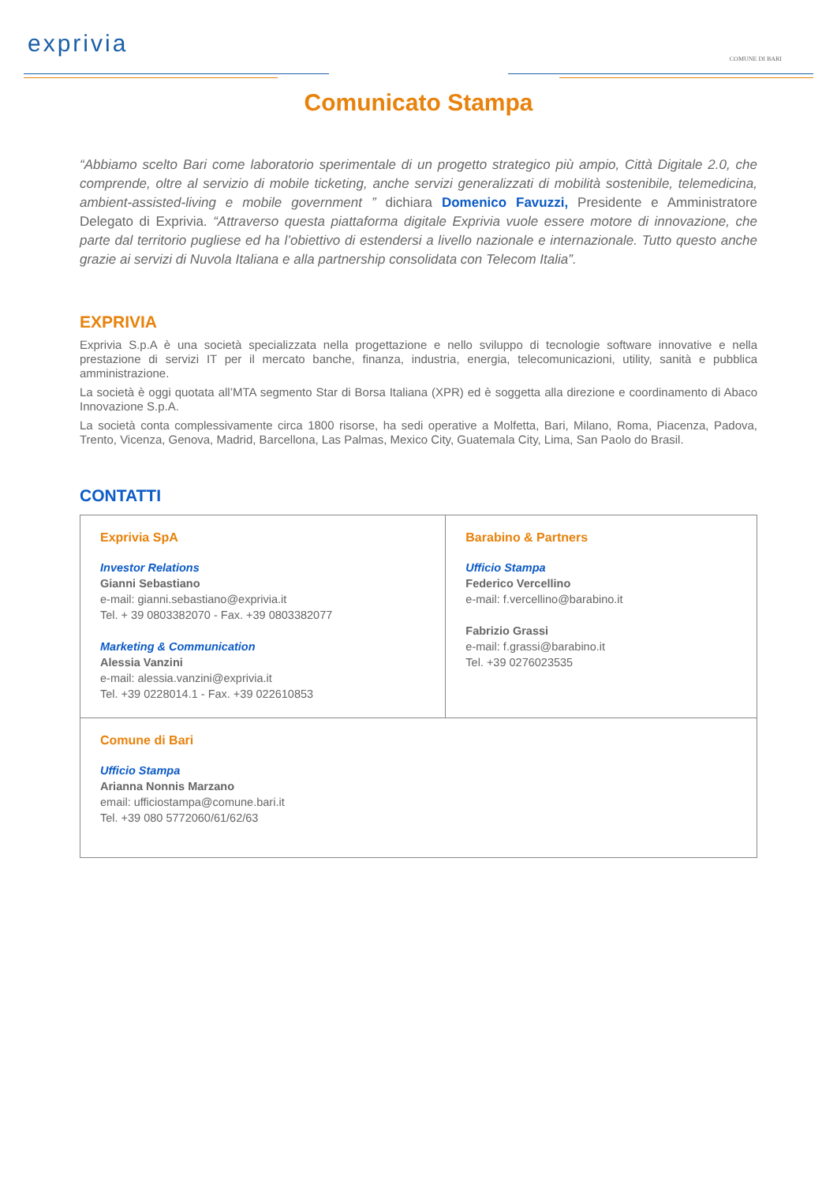exprivia
COMUNE DI BARI
Comunicato Stampa
“Abbiamo scelto Bari come laboratorio sperimentale di un progetto strategico più ampio, Città Digitale 2.0, che comprende, oltre al servizio di mobile ticketing, anche servizi generalizzati di mobilità sostenibile, telemedicina, ambient-assisted-living e mobile government ” dichiara Domenico Favuzzi, Presidente e Amministratore Delegato di Exprivia. “Attraverso questa piattaforma digitale Exprivia vuole essere motore di innovazione, che parte dal territorio pugliese ed ha l’obiettivo di estendersi a livello nazionale e internazionale. Tutto questo anche grazie ai servizi di Nuvola Italiana e alla partnership consolidata con Telecom Italia”.
EXPRIVIA
Exprivia S.p.A è una società specializzata nella progettazione e nello sviluppo di tecnologie software innovative e nella prestazione di servizi IT per il mercato banche, finanza, industria, energia, telecomunicazioni, utility, sanità e pubblica amministrazione.
La società è oggi quotata all’MTA segmento Star di Borsa Italiana (XPR) ed è soggetta alla direzione e coordinamento di Abaco Innovazione S.p.A.
La società conta complessivamente circa 1800 risorse, ha sedi operative a Molfetta, Bari, Milano, Roma, Piacenza, Padova, Trento, Vicenza, Genova, Madrid, Barcellona, Las Palmas, Mexico City, Guatemala City, Lima, San Paolo do Brasil.
CONTATTI
| Exprivia SpA Investor Relations Gianni Sebastiano e-mail: gianni.sebastiano@exprivia.it Tel. + 39 0803382070 - Fax. +39 0803382077 Marketing & Communication Alessia Vanzini e-mail: alessia.vanzini@exprivia.it Tel. +39 0228014.1 - Fax. +39 022610853 | Barabino & Partners Ufficio Stampa Federico Vercellino e-mail: f.vercellino@barabino.it Fabrizio Grassi e-mail: f.grassi@barabino.it Tel. +39 0276023535 |
| Comune di Bari Ufficio Stampa Arianna Nonnis Marzano email: ufficiostampa@comune.bari.it Tel. +39 080 5772060/61/62/63 | |